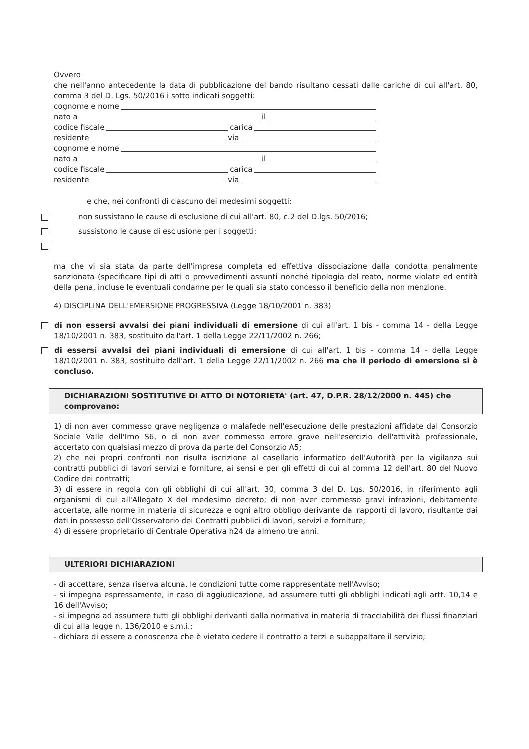Ovvero
che nell'anno antecedente la data di pubblicazione del bando risultano cessati dalle cariche di cui all'art. 80, comma 3 del D. Lgs. 50/2016 i sotto indicati soggetti:
cognome e nome
nato a il
codice fiscale carica
residente via
cognome e nome
nato a il
codice fiscale carica
residente via
e che, nei confronti di ciascuno dei medesimi soggetti:
non sussistano le cause di esclusione di cui all'art. 80, c.2 del D.lgs. 50/2016;
sussistono le cause di esclusione per i soggetti:
ma che vi sia stata da parte dell'impresa completa ed effettiva dissociazione dalla condotta penalmente sanzionata (specificare tipi di atti o provvedimenti assunti nonché tipologia del reato, norme violate ed entità della pena, incluse le eventuali condanne per le quali sia stato concesso il beneficio della non menzione.
4) DISCIPLINA DELL'EMERSIONE PROGRESSIVA (Legge 18/10/2001 n. 383)
di non essersi avvalsi dei piani individuali di emersione di cui all'art. 1 bis - comma 14 - della Legge 18/10/2001 n. 383, sostituito dall'art. 1 della Legge 22/11/2002 n. 266;
di essersi avvalsi dei piani individuali di emersione di cui all'art. 1 bis - comma 14 - della Legge 18/10/2001 n. 383, sostituito dall'art. 1 della Legge 22/11/2002 n. 266 ma che il periodo di emersione si è concluso.
DICHIARAZIONI SOSTITUTIVE DI ATTO DI NOTORIETA' (art. 47, D.P.R. 28/12/2000 n. 445) che comprovano:
1) di non aver commesso grave negligenza o malafede nell'esecuzione delle prestazioni affidate dal Consorzio Sociale Valle dell'Irno S6, o di non aver commesso errore grave nell'esercizio dell'attività professionale, accertato con qualsiasi mezzo di prova da parte del Consorzio A5;
2) che nei propri confronti non risulta iscrizione al casellario informatico dell'Autorità per la vigilanza sui contratti pubblici di lavori servizi e forniture, ai sensi e per gli effetti di cui al comma 12 dell'art. 80 del Nuovo Codice dei contratti;
3) di essere in regola con gli obblighi di cui all'art. 30, comma 3 del D. Lgs. 50/2016, in riferimento agli organismi di cui all'Allegato X del medesimo decreto; di non aver commesso gravi infrazioni, debitamente accertate, alle norme in materia di sicurezza e ogni altro obbligo derivante dai rapporti di lavoro, risultante dai dati in possesso dell'Osservatorio dei Contratti pubblici di lavori, servizi e forniture;
4) di essere proprietario di Centrale Operativa h24 da almeno tre anni.
ULTERIORI DICHIARAZIONI
- di accettare, senza riserva alcuna, le condizioni tutte come rappresentate nell'Avviso;
- si impegna espressamente, in caso di aggiudicazione, ad assumere tutti gli obblighi indicati agli artt. 10,14 e 16 dell'Avviso;
- si impegna ad assumere tutti gli obblighi derivanti dalla normativa in materia di tracciabilità dei flussi finanziari di cui alla legge n. 136/2010 e s.m.i.;
- dichiara di essere a conoscenza che è vietato cedere il contratto a terzi e subappaltare il servizio;